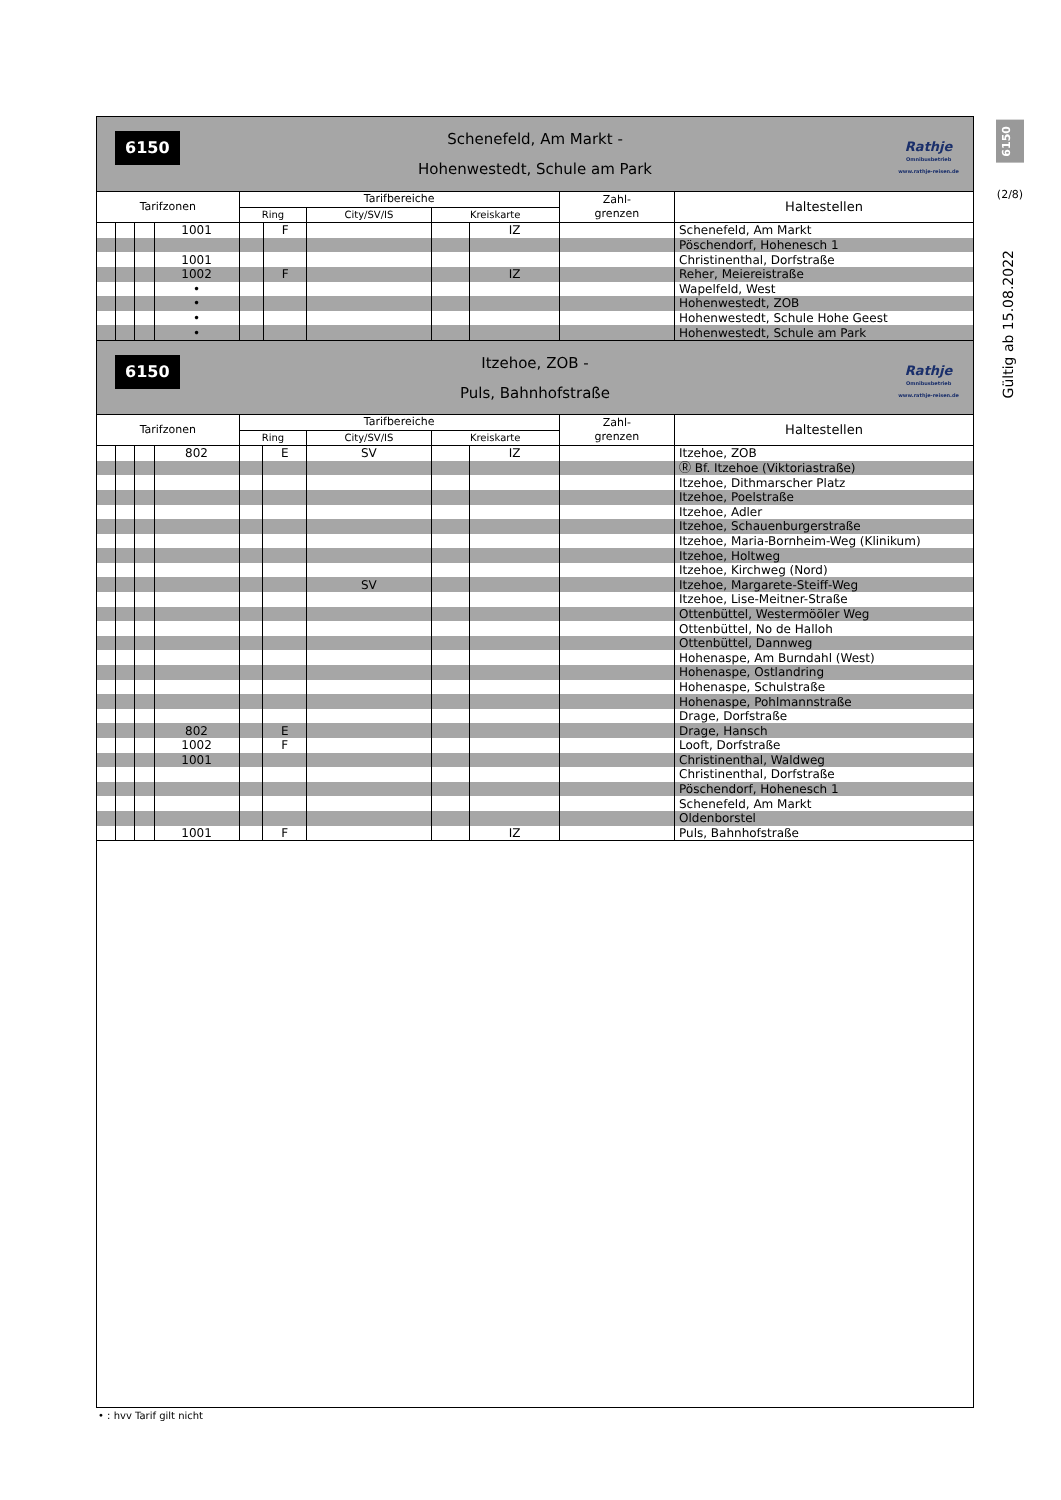6150
(2/8)
Gültig ab 15.08.2022
6150 Schenefeld, Am Markt -
Hohenwestedt, Schule am Park
Rathje
Omnibusbetrieb
www.rathje-reisen.de
| Tarifzonen | | | | Tarifbereiche | | | | | Zahl- grenzen | Haltestellen |
| --- | --- | --- | --- | --- | --- | --- | --- | --- | --- | --- |
| | | | | Ring | | City/SV/IS | Kreiskarte | | | |
| | | | 1001 | | F | | | IZ | | Schenefeld, Am Markt |
| | | | | | | | | | | Pöschendorf, Hohenesch 1 |
| | | | 1001 | | | | | | | Christinenthal, Dorfstraße |
| | | | 1002 | | F | | | IZ | | Reher, Meiereistraße |
| | | | • | | | | | | | Wapelfeld, West |
| | | | • | | | | | | | Hohenwestedt, ZOB |
| | | | • | | | | | | | Hohenwestedt, Schule Hohe Geest |
| | | | • | | | | | | | Hohenwestedt, Schule am Park |
6150 Itzehoe, ZOB -
Puls, Bahnhofstraße
Rathje
Omnibusbetrieb
www.rathje-reisen.de
| Tarifzonen | | | | Tarifbereiche | | | | | Zahl- grenzen | Haltestellen |
| --- | --- | --- | --- | --- | --- | --- | --- | --- | --- | --- |
| | | | | Ring | | City/SV/IS | Kreiskarte | | | |
| | | | 802 | | E | SV | | IZ | | Itzehoe, ZOB |
| | | | | | | | | | | Ⓡ Bf. Itzehoe (Viktoriastraße) |
| | | | | | | | | | | Itzehoe, Dithmarscher Platz |
| | | | | | | | | | | Itzehoe, Poelstraße |
| | | | | | | | | | | Itzehoe, Adler |
| | | | | | | | | | | Itzehoe, Schauenburgerstraße |
| | | | | | | | | | | Itzehoe, Maria-Bornheim-Weg (Klinikum) |
| | | | | | | | | | | Itzehoe, Holtweg |
| | | | | | | | | | | Itzehoe, Kirchweg (Nord) |
| | | | | | | SV | | | | Itzehoe, Margarete-Steiff-Weg |
| | | | | | | | | | | Itzehoe, Lise-Meitner-Straße |
| | | | | | | | | | | Ottenbüttel, Westermööler Weg |
| | | | | | | | | | | Ottenbüttel, No de Halloh |
| | | | | | | | | | | Ottenbüttel, Dannweg |
| | | | | | | | | | | Hohenaspe, Am Burndahl (West) |
| | | | | | | | | | | Hohenaspe, Ostlandring |
| | | | | | | | | | | Hohenaspe, Schulstraße |
| | | | | | | | | | | Hohenaspe, Pohlmannstraße |
| | | | | | | | | | | Drage, Dorfstraße |
| | | | 802 | | E | | | | | Drage, Hansch |
| | | | 1002 | | F | | | | | Looft, Dorfstraße |
| | | | 1001 | | | | | | | Christinenthal, Waldweg |
| | | | | | | | | | | Christinenthal, Dorfstraße |
| | | | | | | | | | | Pöschendorf, Hohenesch 1 |
| | | | | | | | | | | Schenefeld, Am Markt |
| | | | | | | | | | | Oldenborstel |
| | | | 1001 | | F | | | IZ | | Puls, Bahnhofstraße |
• : hvv Tarif gilt nicht